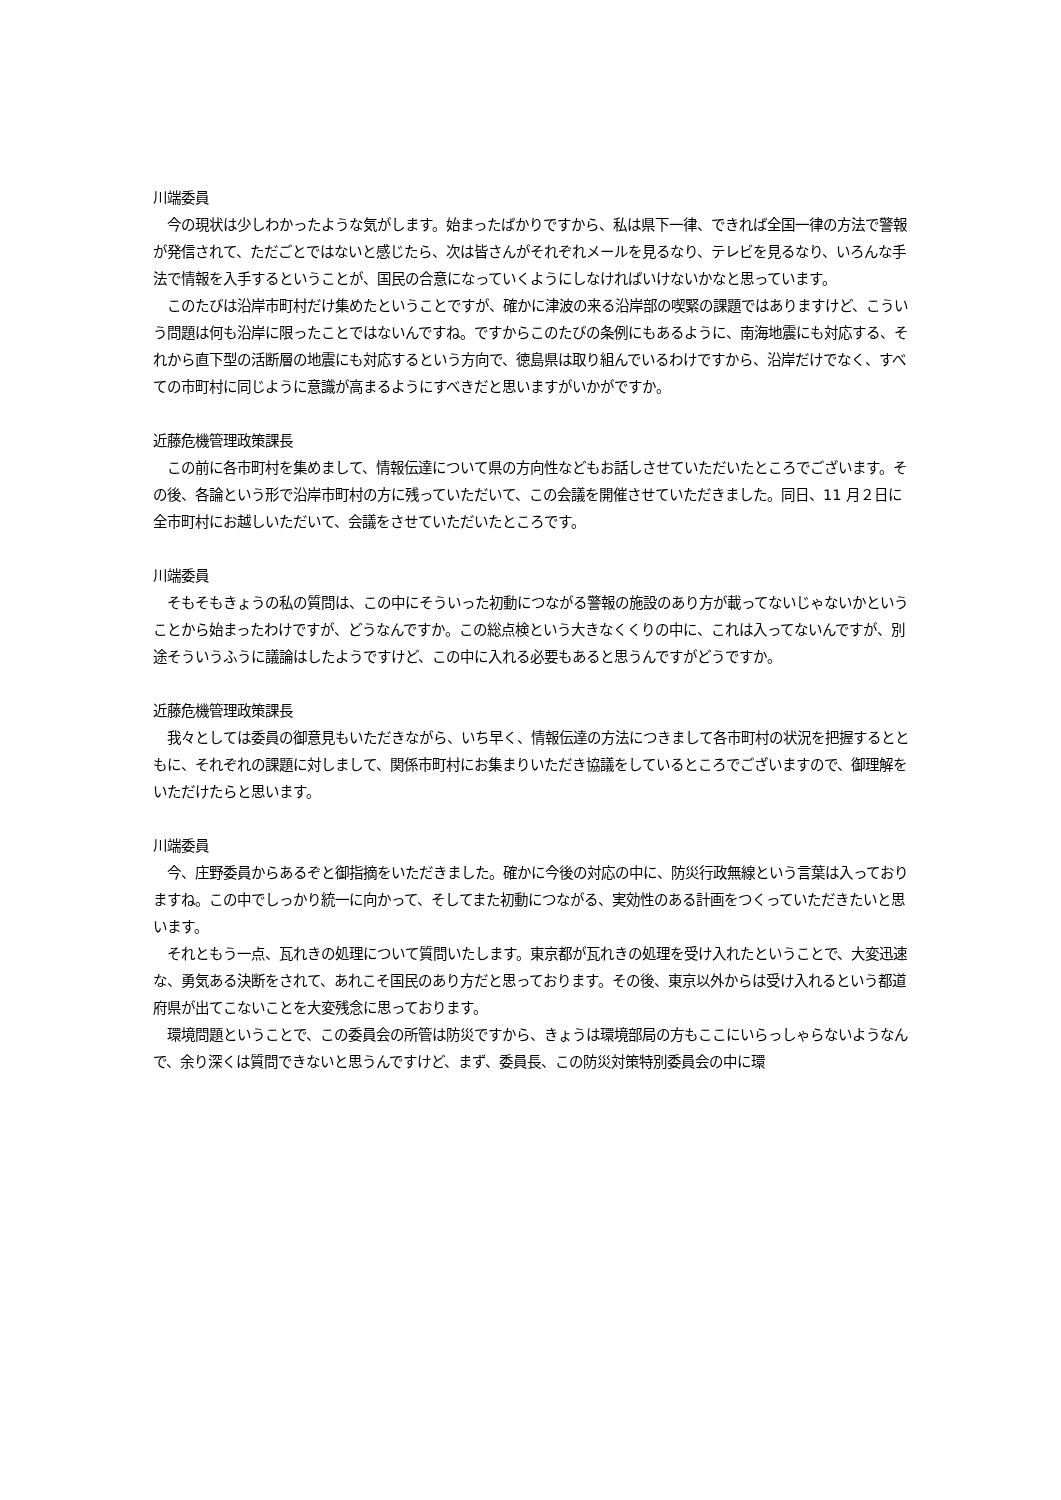川端委員
　今の現状は少しわかったような気がします。始まったばかりですから、私は県下一律、できれば全国一律の方法で警報が発信されて、ただごとではないと感じたら、次は皆さんがそれぞれメールを見るなり、テレビを見るなり、いろんな手法で情報を入手するということが、国民の合意になっていくようにしなければいけないかなと思っています。
　このたびは沿岸市町村だけ集めたということですが、確かに津波の来る沿岸部の喫緊の課題ではありますけど、こういう問題は何も沿岸に限ったことではないんですね。ですからこのたびの条例にもあるように、南海地震にも対応する、それから直下型の活断層の地震にも対応するという方向で、徳島県は取り組んでいるわけですから、沿岸だけでなく、すべての市町村に同じように意識が高まるようにすべきだと思いますがいかがですか。
近藤危機管理政策課長
　この前に各市町村を集めまして、情報伝達について県の方向性などもお話しさせていただいたところでございます。その後、各論という形で沿岸市町村の方に残っていただいて、この会議を開催させていただきました。同日、11 月２日に全市町村にお越しいただいて、会議をさせていただいたところです。
川端委員
　そもそもきょうの私の質問は、この中にそういった初動につながる警報の施設のあり方が載ってないじゃないかということから始まったわけですが、どうなんですか。この総点検という大きなくくりの中に、これは入ってないんですが、別途そういうふうに議論はしたようですけど、この中に入れる必要もあると思うんですがどうですか。
近藤危機管理政策課長
　我々としては委員の御意見もいただきながら、いち早く、情報伝達の方法につきまして各市町村の状況を把握するとともに、それぞれの課題に対しまして、関係市町村にお集まりいただき協議をしているところでございますので、御理解をいただけたらと思います。
川端委員
　今、庄野委員からあるぞと御指摘をいただきました。確かに今後の対応の中に、防災行政無線という言葉は入っておりますね。この中でしっかり統一に向かって、そしてまた初動につながる、実効性のある計画をつくっていただきたいと思います。
　それともう一点、瓦れきの処理について質問いたします。東京都が瓦れきの処理を受け入れたということで、大変迅速な、勇気ある決断をされて、あれこそ国民のあり方だと思っております。その後、東京以外からは受け入れるという都道府県が出てこないことを大変残念に思っております。
　環境問題ということで、この委員会の所管は防災ですから、きょうは環境部局の方もここにいらっしゃらないようなんで、余り深くは質問できないと思うんですけど、まず、委員長、この防災対策特別委員会の中に環